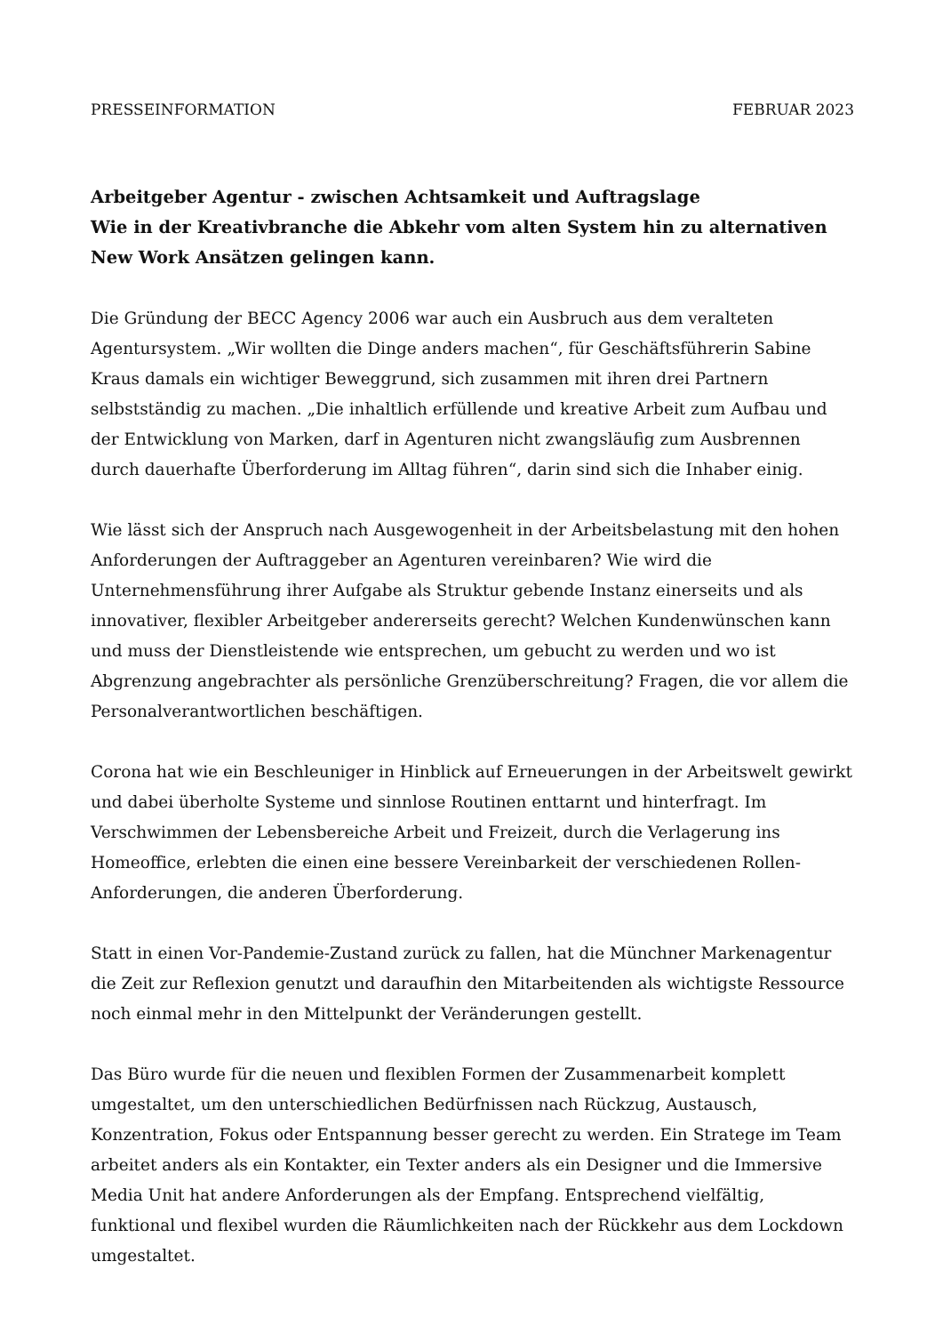PRESSEINFORMATION FEBRUAR 2023
Arbeitgeber Agentur - zwischen Achtsamkeit und Auftragslage
Wie in der Kreativbranche die Abkehr vom alten System hin zu alternativen New Work Ansätzen gelingen kann.
Die Gründung der BECC Agency 2006 war auch ein Ausbruch aus dem veralteten Agentursystem. „Wir wollten die Dinge anders machen“, für Geschäftsführerin Sabine Kraus damals ein wichtiger Beweggrund, sich zusammen mit ihren drei Partnern selbstständig zu machen. „Die inhaltlich erfüllende und kreative Arbeit zum Aufbau und der Entwicklung von Marken, darf in Agenturen nicht zwangsläufig zum Ausbrennen durch dauerhafte Überforderung im Alltag führen“, darin sind sich die Inhaber einig.
Wie lässt sich der Anspruch nach Ausgewogenheit in der Arbeitsbelastung mit den hohen Anforderungen der Auftraggeber an Agenturen vereinbaren? Wie wird die Unternehmensführung ihrer Aufgabe als Struktur gebende Instanz einerseits und als innovativer, flexibler Arbeitgeber andererseits gerecht? Welchen Kundenwünschen kann und muss der Dienstleistende wie entsprechen, um gebucht zu werden und wo ist Abgrenzung angebrachter als persönliche Grenzüberschreitung? Fragen, die vor allem die Personalverantwortlichen beschäftigen.
Corona hat wie ein Beschleuniger in Hinblick auf Erneuerungen in der Arbeitswelt gewirkt und dabei überholte Systeme und sinnlose Routinen enttarnt und hinterfragt. Im Verschwimmen der Lebensbereiche Arbeit und Freizeit, durch die Verlagerung ins Homeoffice, erlebten die einen eine bessere Vereinbarkeit der verschiedenen Rollen-Anforderungen, die anderen Überforderung.
Statt in einen Vor-Pandemie-Zustand zurück zu fallen, hat die Münchner Markenagentur die Zeit zur Reflexion genutzt und daraufhin den Mitarbeitenden als wichtigste Ressource noch einmal mehr in den Mittelpunkt der Veränderungen gestellt.
Das Büro wurde für die neuen und flexiblen Formen der Zusammenarbeit komplett umgestaltet, um den unterschiedlichen Bedürfnissen nach Rückzug, Austausch, Konzentration, Fokus oder Entspannung besser gerecht zu werden. Ein Stratege im Team arbeitet anders als ein Kontakter, ein Texter anders als ein Designer und die Immersive Media Unit hat andere Anforderungen als der Empfang. Entsprechend vielfältig, funktional und flexibel wurden die Räumlichkeiten nach der Rückkehr aus dem Lockdown umgestaltet.